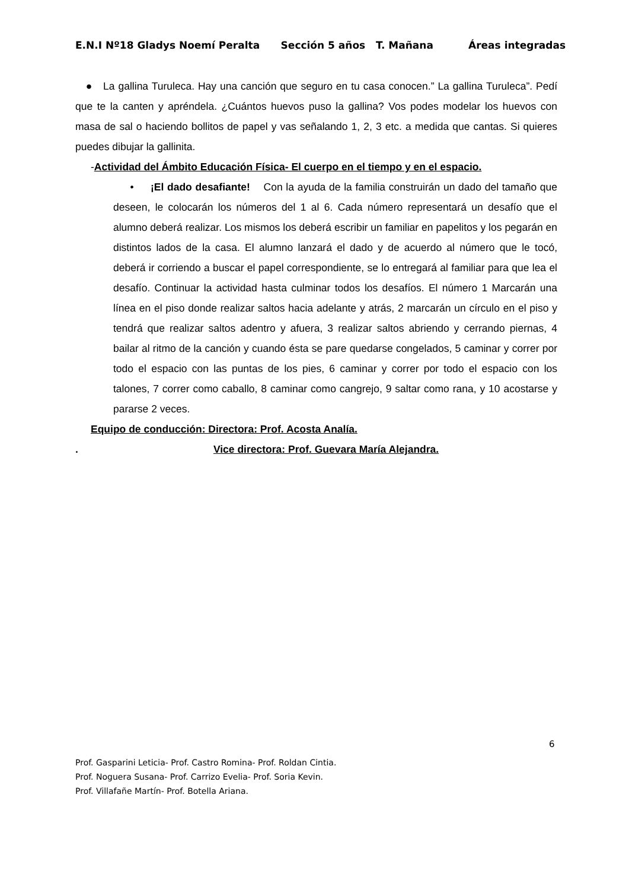E.N.I Nº18 Gladys Noemí Peralta Sección 5 años T. Mañana Áreas integradas
● La gallina Turuleca. Hay una canción que seguro en tu casa conocen.” La gallina Turuleca”. Pedí que te la canten y apréndela. ¿Cuántos huevos puso la gallina? Vos podes modelar los huevos con masa de sal o haciendo bollitos de papel y vas señalando 1, 2, 3 etc. a medida que cantas. Si quieres puedes dibujar la gallinita.
-Actividad del Ámbito Educación Física- El cuerpo en el tiempo y en el espacio.
• ¡El dado desafiante! Con la ayuda de la familia construirán un dado del tamaño que deseen, le colocarán los números del 1 al 6. Cada número representará un desafío que el alumno deberá realizar. Los mismos los deberá escribir un familiar en papelitos y los pegarán en distintos lados de la casa. El alumno lanzará el dado y de acuerdo al número que le tocó, deberá ir corriendo a buscar el papel correspondiente, se lo entregará al familiar para que lea el desafío. Continuar la actividad hasta culminar todos los desafíos. El número 1 Marcarán una línea en el piso donde realizar saltos hacia adelante y atrás, 2 marcarán un círculo en el piso y tendrá que realizar saltos adentro y afuera, 3 realizar saltos abriendo y cerrando piernas, 4 bailar al ritmo de la canción y cuando ésta se pare quedarse congelados, 5 caminar y correr por todo el espacio con las puntas de los pies, 6 caminar y correr por todo el espacio con los talones, 7 correr como caballo, 8 caminar como cangrejo, 9 saltar como rana, y 10 acostarse y pararse 2 veces.
Equipo de conducción: Directora: Prof. Acosta Analía.
. Vice directora: Prof. Guevara María Alejandra.
6
Prof. Gasparini Leticia- Prof. Castro Romina- Prof. Roldan Cintia.
Prof. Noguera Susana- Prof. Carrizo Evelia- Prof. Soria Kevin.
Prof. Villafañe Martín- Prof. Botella Ariana.